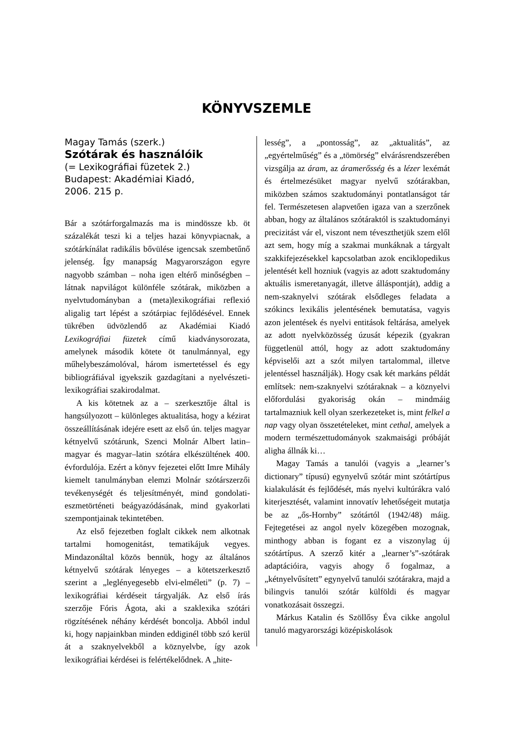KÖNYVSZEMLE
Magay Tamás (szerk.)
Szótárak és használóik
(= Lexikográfiai füzetek 2.)
Budapest: Akadémiai Kiadó,
2006. 215 p.
Bár a szótárforgalmazás ma is mindössze kb. öt százalékát teszi ki a teljes hazai könyvpiacnak, a szótárkínálat radikális bővülése igencsak szembetűnő jelenség. Így manapság Magyarországon egyre nagyobb számban – noha igen eltérő minőségben – látnak napvilágot különféle szótárak, miközben a nyelvtudományban a (meta)lexikográfiai reflexió aligalig tart lépést a szótárpiac fejlődésével. Ennek tükrében üdvözlendő az Akadémiai Kiadó Lexikográfiai füzetek című kiadványsorozata, amelynek második kötete öt tanulmánnyal, egy műhelybeszámolóval, három ismertetéssel és egy bibliográfiával igyekszik gazdagítani a nyelvészeti-lexikográfiai szakirodalmat.
A kis kötetnek az a – szerkesztője által is hangsúlyozott – különleges aktualitása, hogy a kézirat összeállításának idejére esett az első ún. teljes magyar kétnyelvű szótárunk, Szenci Molnár Albert latin–magyar és magyar–latin szótára elkészültének 400. évfordulója. Ezért a könyv fejezetei előtt Imre Mihály kiemelt tanulmányban elemzi Molnár szótárszerzői tevékenységét és teljesítményét, mind gondolati-eszmetörténeti beágyazódásának, mind gyakorlati szempontjainak tekintetében.
Az első fejezetben foglalt cikkek nem alkotnak tartalmi homogenitást, tematikájuk vegyes. Mindazonáltal közös bennük, hogy az általános kétnyelvű szótárak lényeges – a kötetszerkesztő szerint a „leglényegesebb elvi-elméleti” (p. 7) – lexikográfiai kérdéseit tárgyalják. Az első írás szerzője Fóris Ágota, aki a szaklexika szótári rögzítésének néhány kérdését boncolja. Abból indul ki, hogy napjainkban minden eddiginél több szó kerül át a szaknyelvekből a köznyelvbe, így azok lexikográfiai kérdései is felértékelődnek. A „hite-
lesség”, a „pontosság”, az „aktualitás”, az „egyértelműség” és a „tömörség” elvárásrendszerében vizsgálja az áram, az áramerősség és a lézer lexémát és értelmezésüket magyar nyelvű szótárakban, miközben számos szaktudományi pontatlanságot tár fel. Természetesen alapvetően igaza van a szerzőnek abban, hogy az általános szótáraktól is szaktudományi precizitást vár el, viszont nem téveszthetjük szem elől azt sem, hogy míg a szakmai munkáknak a tárgyalt szakkifejezésekkel kapcsolatban azok enciklopedikus jelentését kell hozniuk (vagyis az adott szaktudomány aktuális ismeretanyagát, illetve álláspontját), addig a nem-szaknyelvi szótárak elsődleges feladata a szókincs lexikális jelentésének bemutatása, vagyis azon jelentések és nyelvi entitások feltárása, amelyek az adott nyelvközösség úzusát képezik (gyakran függetlenül attól, hogy az adott szaktudomány képviselői azt a szót milyen tartalommal, illetve jelentéssel használják). Hogy csak két markáns példát említsek: nem-szaknyelvi szótáraknak – a köznyelvi előfordulási gyakoriság okán – mindmáig tartalmazniuk kell olyan szerkezeteket is, mint felkel a nap vagy olyan összetételeket, mint cethal, amelyek a modern természettudományok szakmaisági próbáját aligha állnák ki…
Magay Tamás a tanulói (vagyis a „learner’s dictionary” típusú) egynyelvű szótár mint szótártípus kialakulását és fejlődését, más nyelvi kultúrákra való kiterjesztését, valamint innovatív lehetőségeit mutatja be az „ős-Hornby” szótártól (1942/48) máig. Fejtegetései az angol nyelv közegében mozognak, minthogy abban is fogant ez a viszonylag új szótártípus. A szerző kitér a „learner’s”-szótárak adaptációira, vagyis ahogy ő fogalmaz, a „kétnyelvűsített” egynyelvű tanulói szótárakra, majd a bilingvis tanulói szótár külföldi és magyar vonatkozásait összegzi.
Márkus Katalin és Szöllősy Éva cikke angolul tanuló magyarországi középiskolások